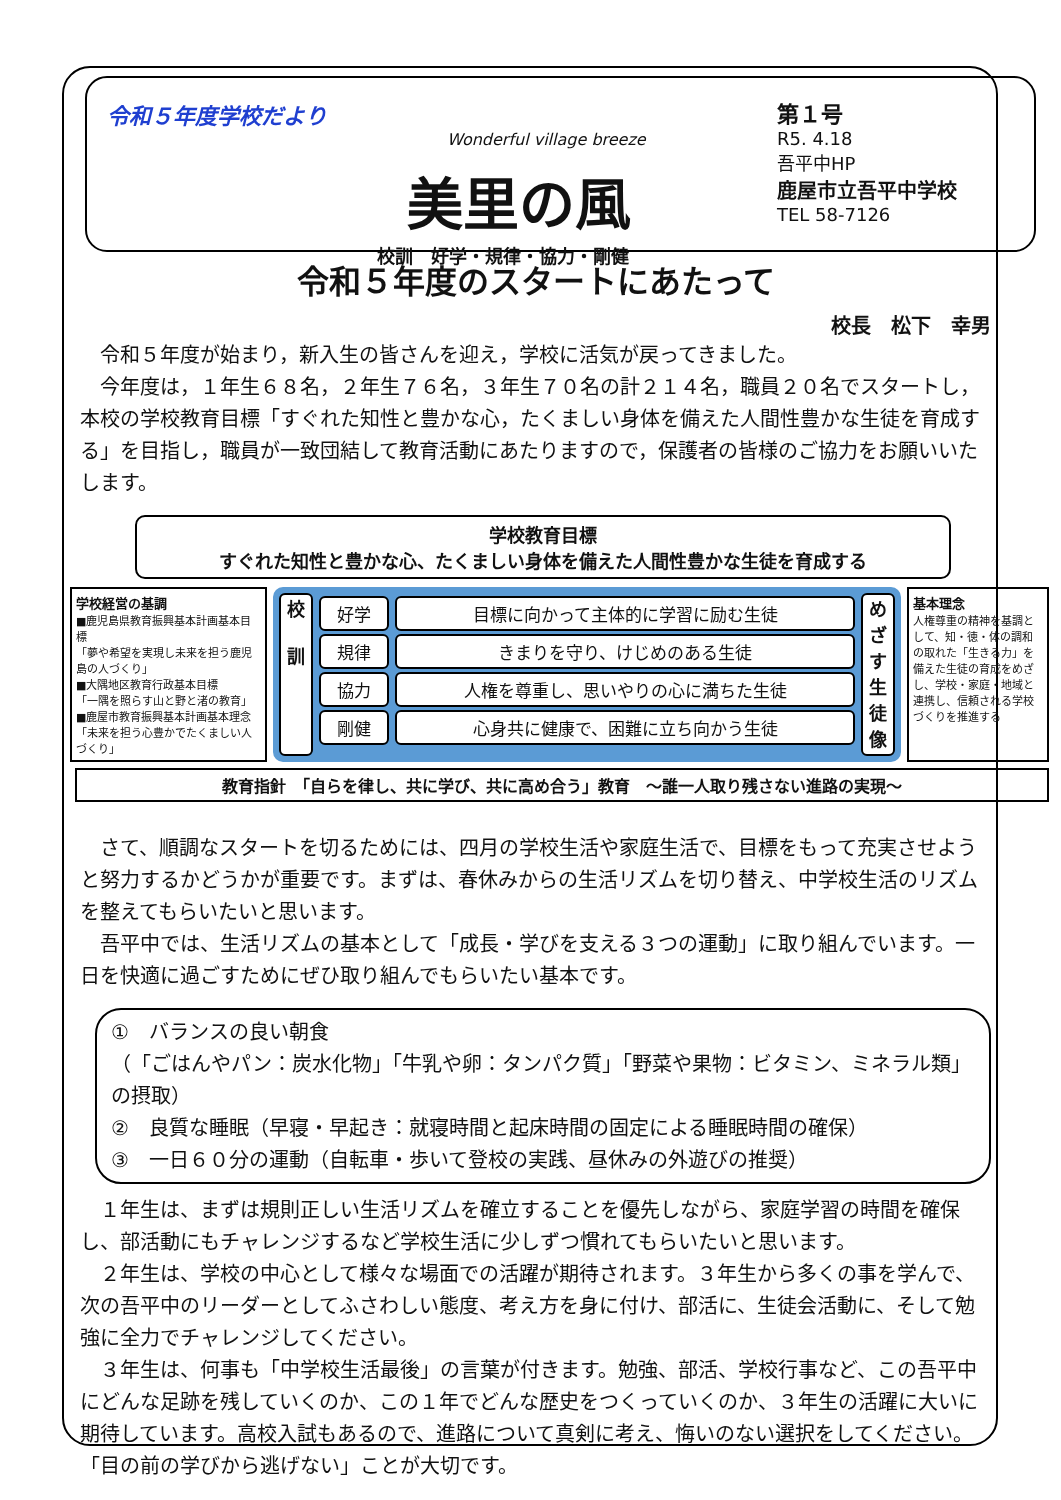令和５年度学校だより
Wonderful village breeze
美里の風
校訓　好学・規律・協力・剛健
第１号
R5. 4.18
吾平中HP
鹿屋市立吾平中学校
TEL 58-7126
令和５年度のスタートにあたって
校長　松下　幸男
令和５年度が始まり，新入生の皆さんを迎え，学校に活気が戻ってきました。
今年度は，１年生６８名，２年生７６名，３年生７０名の計２１４名，職員２０名でスタートし，本校の学校教育目標「すぐれた知性と豊かな心，たくましい身体を備えた人間性豊かな生徒を育成する」を目指し，職員が一致団結して教育活動にあたりますので，保護者の皆様のご協力をお願いいたします。
学校教育目標
すぐれた知性と豊かな心、たくましい身体を備えた人間性豊かな生徒を育成する
学校経営の基調
■鹿児島県教育振興基本計画基本目標
「夢や希望を実現し未来を担う鹿児島の人づくり」
■大隅地区教育行政基本目標
「一隅を照らす山と野と渚の教育」
■鹿屋市教育振興基本計画基本理念
「未来を担う心豊かでたくましい人づくり」
校
訓
好学
規律
協力
剛健
目標に向かって主体的に学習に励む生徒
きまりを守り、けじめのある生徒
人権を尊重し、思いやりの心に満ちた生徒
心身共に健康で、困難に立ち向かう生徒
めざす生徒像
基本理念
人権尊重の精神を基調として、知・徳・体の調和の取れた「生きる力」を備えた生徒の育成をめざし、学校・家庭・地域と連携し、信頼される学校づくりを推進する
教育指針　「自らを律し、共に学び、共に高め合う」教育　～誰一人取り残さない進路の実現～
さて、順調なスタートを切るためには、四月の学校生活や家庭生活で、目標をもって充実させようと努力するかどうかが重要です。まずは、春休みからの生活リズムを切り替え、中学校生活のリズムを整えてもらいたいと思います。
吾平中では、生活リズムの基本として「成長・学びを支える３つの運動」に取り組んでいます。一日を快適に過ごすためにぜひ取り組んでもらいたい基本です。
①　バランスの良い朝食
（「ごはんやパン：炭水化物」「牛乳や卵：タンパク質」「野菜や果物：ビタミン、ミネラル類」の摂取）
②　良質な睡眠（早寝・早起き：就寝時間と起床時間の固定による睡眠時間の確保）
③　一日６０分の運動（自転車・歩いて登校の実践、昼休みの外遊びの推奨）
１年生は、まずは規則正しい生活リズムを確立することを優先しながら、家庭学習の時間を確保し、部活動にもチャレンジするなど学校生活に少しずつ慣れてもらいたいと思います。
２年生は、学校の中心として様々な場面での活躍が期待されます。３年生から多くの事を学んで、次の吾平中のリーダーとしてふさわしい態度、考え方を身に付け、部活に、生徒会活動に、そして勉強に全力でチャレンジしてください。
３年生は、何事も「中学校生活最後」の言葉が付きます。勉強、部活、学校行事など、この吾平中にどんな足跡を残していくのか、この１年でどんな歴史をつくっていくのか、３年生の活躍に大いに期待しています。高校入試もあるので、進路について真剣に考え、悔いのない選択をしてください。「目の前の学びから逃げない」ことが大切です。